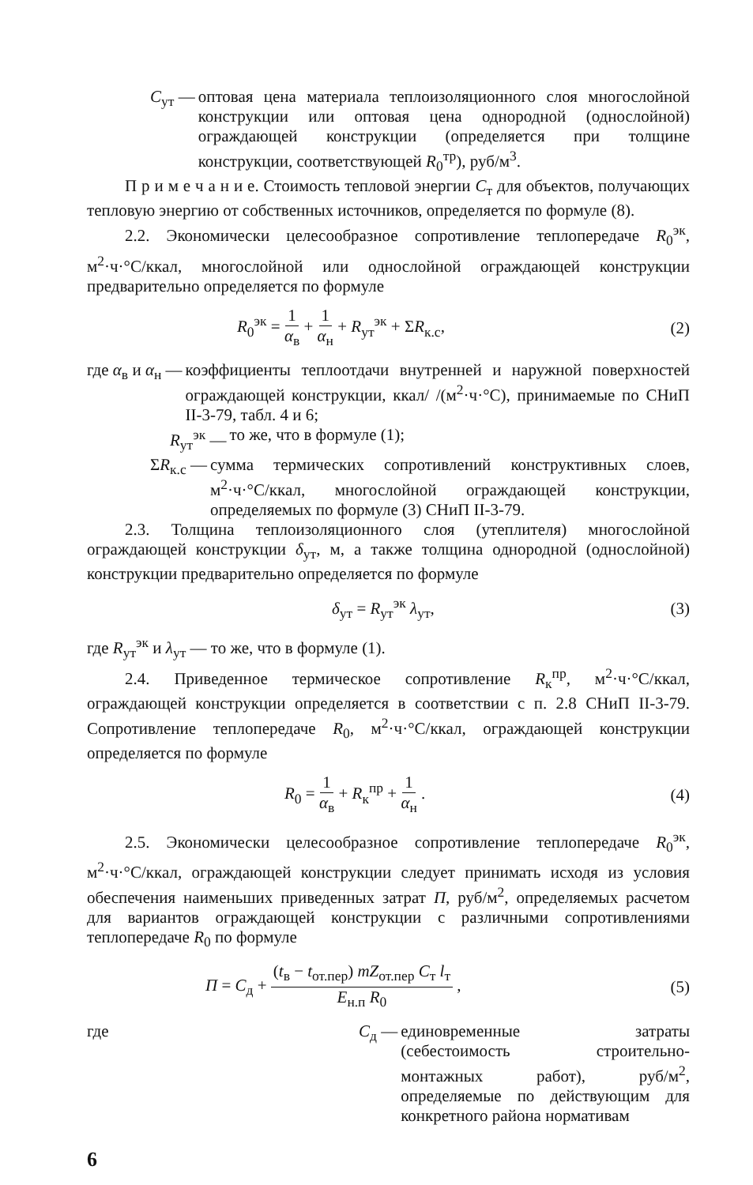C<sub>ут</sub> — оптовая цена материала теплоизоляционного слоя многослойной конструкции или оптовая цена однородной (однослойной) ограждающей конструкции (определяется при толщине конструкции, соответствующей R<sub>0</sub><sup>тр</sup>), руб/м<sup>3</sup>.
П р и м е ч а н и е. Стоимость тепловой энергии C<sub>т</sub> для объектов, получающих тепловую энергию от собственных источников, определяется по формуле (8).
2.2. Экономически целесообразное сопротивление теплопередаче R<sub>0</sub><sup>эк</sup>, м<sup>2</sup>·ч·°С/ккал, многослойной или однослойной ограждающей конструкции предварительно определяется по формуле
R<sub>0</sub><sup>эк</sup> = 1 α<sub>в</sub> + 1 α<sub>н</sub> + R<sub>ут</sub><sup>эк</sup> + ΣR<sub>к.с</sub>, (2)
где α<sub>в</sub> и α<sub>н</sub> — коэффициенты теплоотдачи внутренней и наружной поверхностей ограждающей конструкции, ккал/ /(м<sup>2</sup>·ч·°С), принимаемые по СНиП II-3-79, табл. 4 и 6;
R<sub>ут</sub><sup>эк</sup> — то же, что в формуле (1);
ΣR<sub>к.с</sub> — сумма термических сопротивлений конструктивных слоев, м<sup>2</sup>·ч·°С/ккал, многослойной ограждающей конструкции, определяемых по формуле (3) СНиП II-3-79.
2.3. Толщина теплоизоляционного слоя (утеплителя) многослойной ограждающей конструкции δ<sub>ут</sub>, м, а также толщина однородной (однослойной) конструкции предварительно определяется по формуле
δ<sub>ут</sub> = R<sub>ут</sub><sup>эк</sup> λ<sub>ут</sub>, (3)
где R<sub>ут</sub><sup>эк</sup> и λ<sub>ут</sub> — то же, что в формуле (1).
2.4. Приведенное термическое сопротивление R<sub>к</sub><sup>пр</sup>, м<sup>2</sup>·ч·°С/ккал, ограждающей конструкции определяется в соответствии с п. 2.8 СНиП II-3-79. Сопротивление теплопередаче R<sub>0</sub>, м<sup>2</sup>·ч·°С/ккал, ограждающей конструкции определяется по формуле
R<sub>0</sub> = 1 α<sub>в</sub> + R<sub>к</sub><sup>пр</sup> + 1 α<sub>н</sub> . (4)
2.5. Экономически целесообразное сопротивление теплопередаче R<sub>0</sub><sup>эк</sup>, м<sup>2</sup>·ч·°С/ккал, ограждающей конструкции следует принимать исходя из условия обеспечения наименьших приведенных затрат П, руб/м<sup>2</sup>, определяемых расчетом для вариантов ограждающей конструкции с различными сопротивлениями теплопередаче R<sub>0</sub> по формуле
П = C<sub>д</sub> + (t<sub>в</sub> − t<sub>от.пер</sub>) mZ<sub>от.пер</sub> C<sub>т</sub> l<sub>т</sub> E<sub>н.п</sub> R<sub>0</sub> , (5)
где C<sub>д</sub> — единовременные затраты (себестоимость строительно-монтажных работ), руб/м<sup>2</sup>, определяемые по действующим для конкретного района нормативам
6